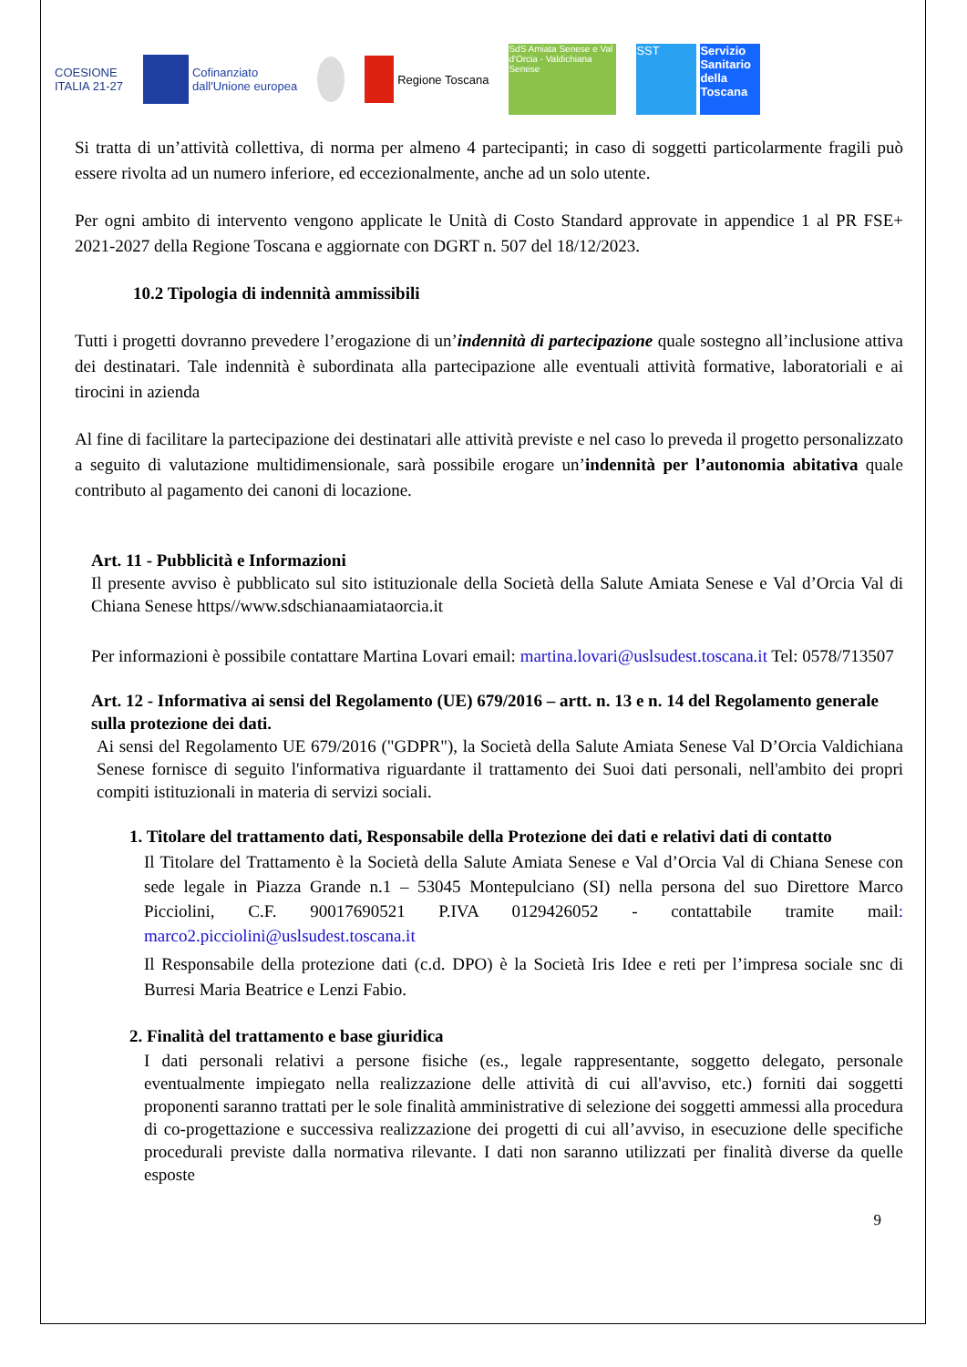COESIONE
ITALIA 21-27
Cofinanziato
dall'Unione europea
Regione Toscana
SdS Amiata Senese e Val d'Orcia - Valdichiana Senese
SST Servizio Sanitario della Toscana
Si tratta di un’attività collettiva, di norma per almeno 4 partecipanti; in caso di soggetti particolarmente fragili può essere rivolta ad un numero inferiore, ed eccezionalmente, anche ad un solo utente.
Per ogni ambito di intervento vengono applicate le Unità di Costo Standard approvate in appendice 1 al PR FSE+ 2021-2027 della Regione Toscana e aggiornate con DGRT n. 507 del 18/12/2023.
10.2 Tipologia di indennità ammissibili
Tutti i progetti dovranno prevedere l’erogazione di un’indennità di partecipazione quale sostegno all’inclusione attiva dei destinatari. Tale indennità è subordinata alla partecipazione alle eventuali attività formative, laboratoriali e ai tirocini in azienda
Al fine di facilitare la partecipazione dei destinatari alle attività previste e nel caso lo preveda il progetto personalizzato a seguito di valutazione multidimensionale, sarà possibile erogare un’indennità per l’autonomia abitativa quale contributo al pagamento dei canoni di locazione.
Art. 11 - Pubblicità e Informazioni
Il presente avviso è pubblicato sul sito istituzionale della Società della Salute Amiata Senese e Val d’Orcia Val di Chiana Senese https//www.sdschianaamiataorcia.it
Per informazioni è possibile contattare Martina Lovari email: martina.lovari@uslsudest.toscana.it Tel: 0578/713507
Art. 12 - Informativa ai sensi del Regolamento (UE) 679/2016 – artt. n. 13 e n. 14 del Regolamento generale sulla protezione dei dati.
Ai sensi del Regolamento UE 679/2016 ("GDPR"), la Società della Salute Amiata Senese Val D’Orcia Valdichiana Senese fornisce di seguito l'informativa riguardante il trattamento dei Suoi dati personali, nell'ambito dei propri compiti istituzionali in materia di servizi sociali.
1. Titolare del trattamento dati, Responsabile della Protezione dei dati e relativi dati di contatto
Il Titolare del Trattamento è la Società della Salute Amiata Senese e Val d’Orcia Val di Chiana Senese con sede legale in Piazza Grande n.1 – 53045 Montepulciano (SI) nella persona del suo Direttore Marco Picciolini, C.F. 90017690521 P.IVA 0129426052 - contattabile tramite mail: marco2.picciolini@uslsudest.toscana.it
Il Responsabile della protezione dati (c.d. DPO) è la Società Iris Idee e reti per l’impresa sociale snc di Burresi Maria Beatrice e Lenzi Fabio.
2. Finalità del trattamento e base giuridica
I dati personali relativi a persone fisiche (es., legale rappresentante, soggetto delegato, personale eventualmente impiegato nella realizzazione delle attività di cui all'avviso, etc.) forniti dai soggetti proponenti saranno trattati per le sole finalità amministrative di selezione dei soggetti ammessi alla procedura di co-progettazione e successiva realizzazione dei progetti di cui all’avviso, in esecuzione delle specifiche procedurali previste dalla normativa rilevante. I dati non saranno utilizzati per finalità diverse da quelle esposte
9